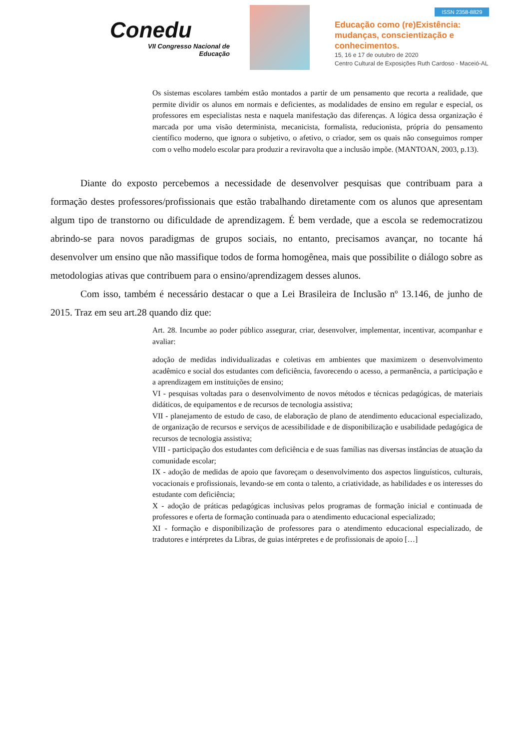Conedu
VII Congresso Nacional de
Educação
ISSN 2358-8829
Educação como (re)Existência:
mudanças, conscientização e
conhecimentos.
15, 16 e 17 de outubro de 2020
Centro Cultural de Exposições Ruth Cardoso - Maceió-AL
Os sistemas escolares também estão montados a partir de um pensamento que recorta a realidade, que permite dividir os alunos em normais e deficientes, as modalidades de ensino em regular e especial, os professores em especialistas nesta e naquela manifestação das diferenças. A lógica dessa organização é marcada por uma visão determinista, mecanicista, formalista, reducionista, própria do pensamento científico moderno, que ignora o subjetivo, o afetivo, o criador, sem os quais não conseguimos romper com o velho modelo escolar para produzir a reviravolta que a inclusão impõe. (MANTOAN, 2003, p.13).
Diante do exposto percebemos a necessidade de desenvolver pesquisas que contribuam para a formação destes professores/profissionais que estão trabalhando diretamente com os alunos que apresentam algum tipo de transtorno ou dificuldade de aprendizagem. É bem verdade, que a escola se redemocratizou abrindo-se para novos paradigmas de grupos sociais, no entanto, precisamos avançar, no tocante há desenvolver um ensino que não massifique todos de forma homogênea, mais que possibilite o diálogo sobre as metodologias ativas que contribuem para o ensino/aprendizagem desses alunos.
Com isso, também é necessário destacar o que a Lei Brasileira de Inclusão nº 13.146, de junho de 2015. Traz em seu art.28 quando diz que:
Art. 28. Incumbe ao poder público assegurar, criar, desenvolver, implementar, incentivar, acompanhar e avaliar:
adoção de medidas individualizadas e coletivas em ambientes que maximizem o desenvolvimento acadêmico e social dos estudantes com deficiência, favorecendo o acesso, a permanência, a participação e a aprendizagem em instituições de ensino;
VI - pesquisas voltadas para o desenvolvimento de novos métodos e técnicas pedagógicas, de materiais didáticos, de equipamentos e de recursos de tecnologia assistiva;
VII - planejamento de estudo de caso, de elaboração de plano de atendimento educacional especializado, de organização de recursos e serviços de acessibilidade e de disponibilização e usabilidade pedagógica de recursos de tecnologia assistiva;
VIII - participação dos estudantes com deficiência e de suas famílias nas diversas instâncias de atuação da comunidade escolar;
IX - adoção de medidas de apoio que favoreçam o desenvolvimento dos aspectos linguísticos, culturais, vocacionais e profissionais, levando-se em conta o talento, a criatividade, as habilidades e os interesses do estudante com deficiência;
X - adoção de práticas pedagógicas inclusivas pelos programas de formação inicial e continuada de professores e oferta de formação continuada para o atendimento educacional especializado;
XI - formação e disponibilização de professores para o atendimento educacional especializado, de tradutores e intérpretes da Libras, de guias intérpretes e de profissionais de apoio […]